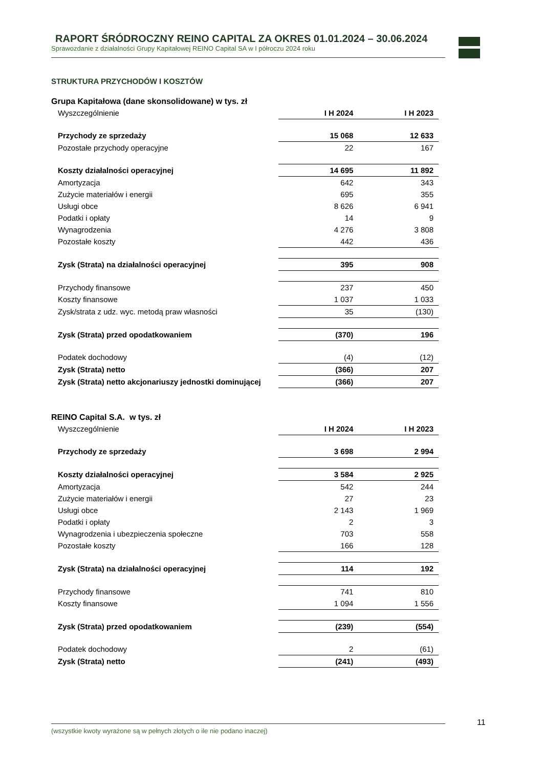RAPORT ŚRÓDROCZNY REINO CAPITAL ZA OKRES 01.01.2024 – 30.06.2024
Sprawozdanie z działalności Grupy Kapitałowej REINO Capital SA w I półroczu 2024 roku
STRUKTURA PRZYCHODÓW I KOSZTÓW
Grupa Kapitałowa (dane skonsolidowane) w tys. zł
| Wyszczególnienie | I H 2024 | I H 2023 |
| Przychody ze sprzedaży | 15 068 | 12 633 |
| Pozostałe przychody operacyjne | 22 | 167 |
| Koszty działalności operacyjnej | 14 695 | 11 892 |
| Amortyzacja | 642 | 343 |
| Zużycie materiałów i energii | 695 | 355 |
| Usługi obce | 8 626 | 6 941 |
| Podatki i opłaty | 14 | 9 |
| Wynagrodzenia | 4 276 | 3 808 |
| Pozostałe koszty | 442 | 436 |
| Zysk (Strata) na działalności operacyjnej | 395 | 908 |
| Przychody finansowe | 237 | 450 |
| Koszty finansowe | 1 037 | 1 033 |
| Zysk/strata z udz. wyc. metodą praw własności | 35 | (130) |
| Zysk (Strata) przed opodatkowaniem | (370) | 196 |
| Podatek dochodowy | (4) | (12) |
| Zysk (Strata) netto | (366) | 207 |
| Zysk (Strata) netto akcjonariuszy jednostki dominującej | (366) | 207 |
REINO Capital S.A. w tys. zł
| Wyszczególnienie | I H 2024 | I H 2023 |
| Przychody ze sprzedaży | 3 698 | 2 994 |
| Koszty działalności operacyjnej | 3 584 | 2 925 |
| Amortyzacja | 542 | 244 |
| Zużycie materiałów i energii | 27 | 23 |
| Usługi obce | 2 143 | 1 969 |
| Podatki i opłaty | 2 | 3 |
| Wynagrodzenia i ubezpieczenia społeczne | 703 | 558 |
| Pozostałe koszty | 166 | 128 |
| Zysk (Strata) na działalności operacyjnej | 114 | 192 |
| Przychody finansowe | 741 | 810 |
| Koszty finansowe | 1 094 | 1 556 |
| Zysk (Strata) przed opodatkowaniem | (239) | (554) |
| Podatek dochodowy | 2 | (61) |
| Zysk (Strata) netto | (241) | (493) |
(wszystkie kwoty wyrażone są w pełnych złotych o ile nie podano inaczej) 11